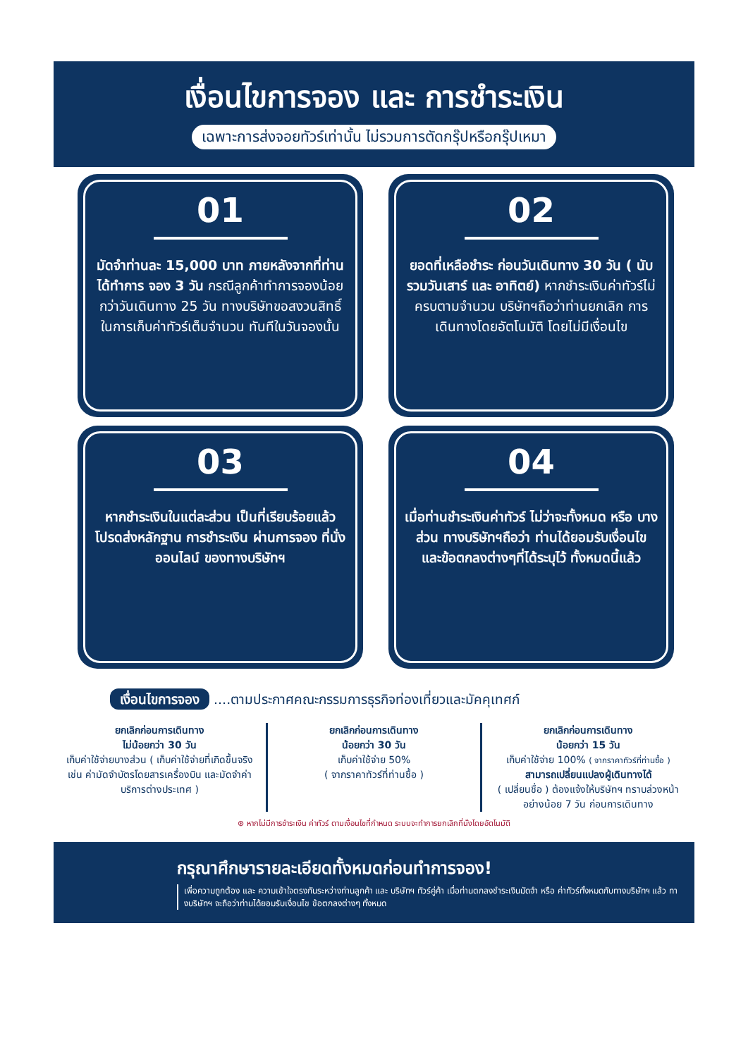เงื่อนไขการจอง และ การชำระเงิน
เฉพาะการส่งจอยทัวร์เท่านั้น ไม่รวมการตัดกรุ๊ปหรือกรุ๊ปเหมา
01
มัดจำท่านละ 15,000 บาท ภายหลังจากที่ท่านได้ทำการ จอง 3 วัน กรณีลูกค้าทำการจองน้อยกว่าวันเดินทาง 25 วัน ทางบริษัทขอสงวนสิทธิ์ในการเก็บค่าทัวร์เต็มจำนวน ทันทีในวันจองนั้น
02
ยอดที่เหลือชำระ ก่อนวันเดินทาง 30 วัน ( นับรวมวันเสาร์ และ อาทิตย์) หากชำระเงินค่าทัวร์ไม่ครบตามจำนวน บริษัทฯถือว่าท่านยกเลิก การเดินทางโดยอัตโนมัติ โดยไม่มีเงื่อนไข
03
หากชำระเงินในแต่ละส่วน เป็นที่เรียบร้อยแล้ว โปรดส่งหลักฐาน การชำระเงิน ผ่านการจอง ที่นั่ง ออนไลน์ ของทางบริษัทฯ
04
เมื่อท่านชำระเงินค่าทัวร์ ไม่ว่าจะทั้งหมด หรือ บางส่วน ทางบริษัทฯถือว่า ท่านได้ยอมรับเงื่อนไข และข้อตกลงต่างๆที่ได้ระบุไว้ ทั้งหมดนี้แล้ว
เงื่อนไขการจอง ....ตามประกาศคณะกรรมการธุรกิจท่องเที่ยวและมัคคุเทศก์
ยกเลิกก่อนการเดินทาง
ไม่น้อยกว่า 30 วัน
เก็บค่าใช้จ่ายบางส่วน ( เก็บค่าใช้จ่ายที่เกิดขึ้นจริง เช่น ค่ามัดจำบัตรโดยสารเครื่องบิน และมัดจำค่าบริการต่างประเทศ )
ยกเลิกก่อนการเดินทาง
น้อยกว่า 30 วัน
เก็บค่าใช้จ่าย 50%
( จากราคาทัวร์ที่ท่านซื้อ )
ยกเลิกก่อนการเดินทาง
น้อยกว่า 15 วัน
เก็บค่าใช้จ่าย 100% ( จากราคาทัวร์ที่ท่านซื้อ )
สามารถเปลี่ยนแปลงผู้เดินทางได้
( เปลี่ยนชื่อ ) ต้องแจ้งให้บริษัทฯ ทราบล่วงหน้าอย่างน้อย 7 วัน ก่อนการเดินทาง
⊛ หากไม่มีการชำระเงิน ค่าทัวร์ ตามเงื่อนไขที่กำหนด ระบบจะทำการยกเลิกที่นั่งโดยอัตโนมัติ
กรุณาศึกษารายละเอียดทั้งหมดก่อนทำการจอง!
เพื่อความถูกต้อง และ ความเข้าใจตรงกันระหว่างท่านลูกค้า และ บริษัทฯ ทัวร์คู่ค้า เมื่อท่านตกลงชำระเงินมัดจำ หรือ ค่าทัวร์ทั้งหมดกับทางบริษัทฯ แล้ว ทางบริษัทฯ จะถือว่าท่านได้ยอมรับเงื่อนไข ข้อตกลงต่างๆ ทั้งหมด